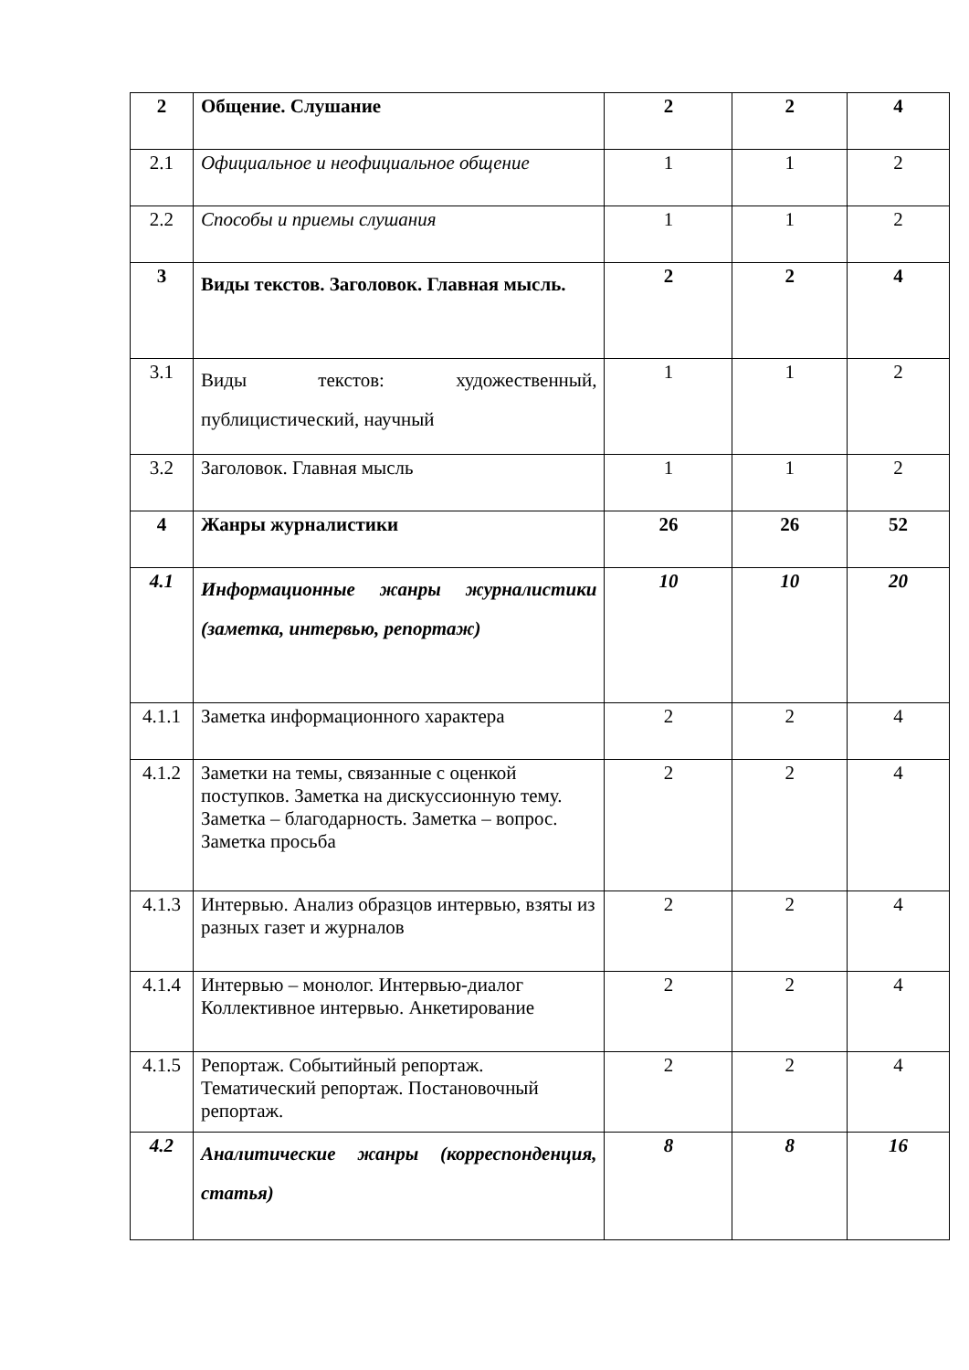| 2 | Общение. Слушание | 2 | 2 | 4 |
| 2.1 | Официальное и неофициальное общение | 1 | 1 | 2 |
| 2.2 | Способы и приемы слушания | 1 | 1 | 2 |
| 3 | Виды текстов. Заголовок. Главная мысль. | 2 | 2 | 4 |
| 3.1 | Виды текстов: художественный, публицистический, научный | 1 | 1 | 2 |
| 3.2 | Заголовок. Главная мысль | 1 | 1 | 2 |
| 4 | Жанры журналистики | 26 | 26 | 52 |
| 4.1 | Информационные жанры журналистики (заметка, интервью, репортаж) | 10 | 10 | 20 |
| 4.1.1 | Заметка информационного характера | 2 | 2 | 4 |
| 4.1.2 | Заметки на темы, связанные с оценкой поступков. Заметка на дискуссионную тему. Заметка – благодарность. Заметка – вопрос. Заметка просьба | 2 | 2 | 4 |
| 4.1.3 | Интервью. Анализ образцов интервью, взяты из разных газет и журналов | 2 | 2 | 4 |
| 4.1.4 | Интервью – монолог. Интервью-диалог Коллективное интервью. Анкетирование | 2 | 2 | 4 |
| 4.1.5 | Репортаж. Событийный репортаж. Тематический репортаж. Постановочный репортаж. | 2 | 2 | 4 |
| 4.2 | Аналитические жанры (корреспонденция, статья) | 8 | 8 | 16 |